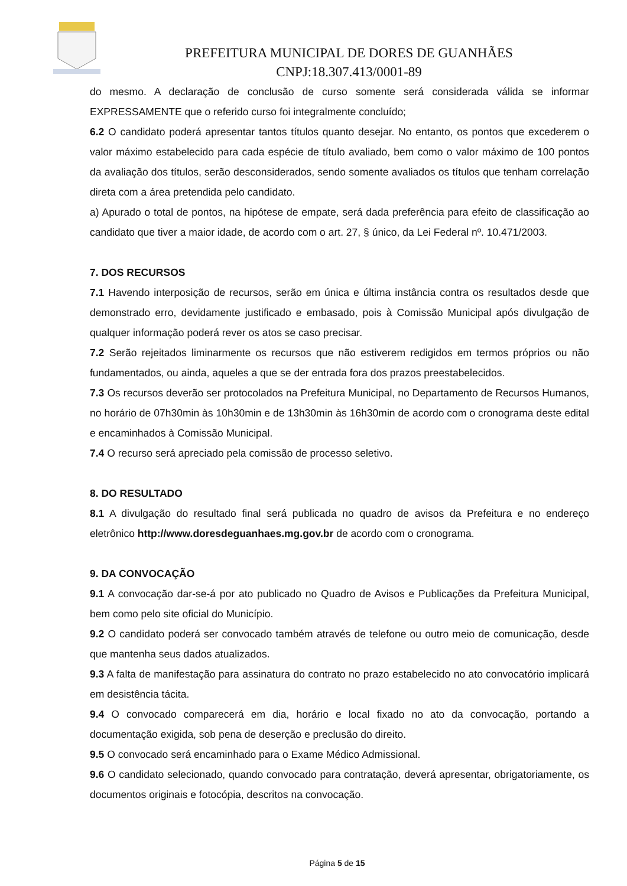PREFEITURA MUNICIPAL DE DORES DE GUANHÃES
CNPJ:18.307.413/0001-89
do mesmo. A declaração de conclusão de curso somente será considerada válida se informar EXPRESSAMENTE que o referido curso foi integralmente concluído;
6.2 O candidato poderá apresentar tantos títulos quanto desejar. No entanto, os pontos que excederem o valor máximo estabelecido para cada espécie de título avaliado, bem como o valor máximo de 100 pontos da avaliação dos títulos, serão desconsiderados, sendo somente avaliados os títulos que tenham correlação direta com a área pretendida pelo candidato.
a) Apurado o total de pontos, na hipótese de empate, será dada preferência para efeito de classificação ao candidato que tiver a maior idade, de acordo com o art. 27, § único, da Lei Federal nº. 10.471/2003.
7. DOS RECURSOS
7.1 Havendo interposição de recursos, serão em única e última instância contra os resultados desde que demonstrado erro, devidamente justificado e embasado, pois à Comissão Municipal após divulgação de qualquer informação poderá rever os atos se caso precisar.
7.2 Serão rejeitados liminarmente os recursos que não estiverem redigidos em termos próprios ou não fundamentados, ou ainda, aqueles a que se der entrada fora dos prazos preestabelecidos.
7.3 Os recursos deverão ser protocolados na Prefeitura Municipal, no Departamento de Recursos Humanos, no horário de 07h30min às 10h30min e de 13h30min às 16h30min de acordo com o cronograma deste edital e encaminhados à Comissão Municipal.
7.4 O recurso será apreciado pela comissão de processo seletivo.
8. DO RESULTADO
8.1 A divulgação do resultado final será publicada no quadro de avisos da Prefeitura e no endereço eletrônico http://www.doresdeguanhaes.mg.gov.br de acordo com o cronograma.
9. DA CONVOCAÇÃO
9.1 A convocação dar-se-á por ato publicado no Quadro de Avisos e Publicações da Prefeitura Municipal, bem como pelo site oficial do Município.
9.2 O candidato poderá ser convocado também através de telefone ou outro meio de comunicação, desde que mantenha seus dados atualizados.
9.3 A falta de manifestação para assinatura do contrato no prazo estabelecido no ato convocatório implicará em desistência tácita.
9.4 O convocado comparecerá em dia, horário e local fixado no ato da convocação, portando a documentação exigida, sob pena de deserção e preclusão do direito.
9.5 O convocado será encaminhado para o Exame Médico Admissional.
9.6 O candidato selecionado, quando convocado para contratação, deverá apresentar, obrigatoriamente, os documentos originais e fotocópia, descritos na convocação.
Página 5 de 15